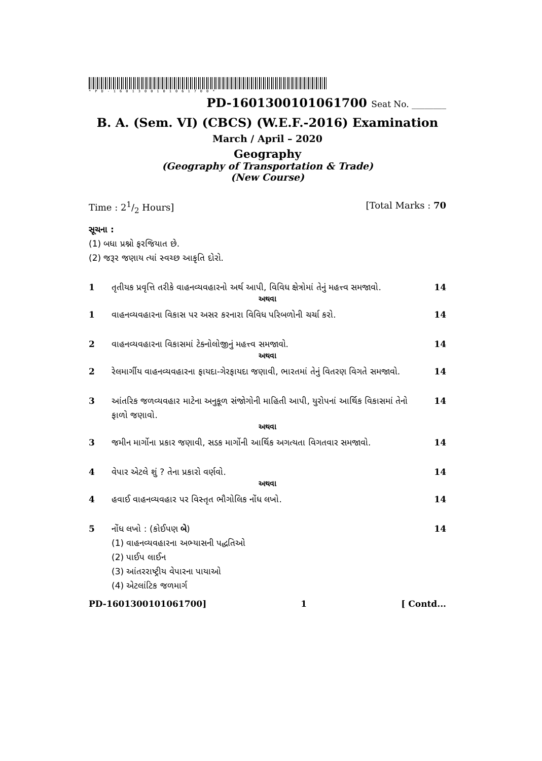*PD-1601300101061700*
PD-1601300101061700 Seat No. ________
B. A. (Sem. VI) (CBCS) (W.E.F.-2016) Examination
March / April – 2020
Geography
(Geography of Transportation & Trade)
(New Course)
Time : 21/2 Hours] [Total Marks : 70
સૂચના :
(1) બધા પ્રશ્નો ફરજિયાત છે.
(2) જરૂર જણાય ત્યાં સ્વચ્છ આકૃતિ દોરો.
1 તૃતીયક પ્રવૃત્તિ તરીકે વાહનવ્યવહારનો અર્થ આપી, વિવિધ ક્ષેત્રોમાં તેનું મહત્ત્વ સમજાવો. 14
અથવા
1 વાહનવ્યવહારના વિકાસ પર અસર કરનારા વિવિધ પરિબળોની ચર્ચા કરો. 14
2 વાહનવ્યવહારના વિકાસમાં ટેક્નોલોજીનું મહત્ત્વ સમજાવો. 14
અથવા
2 રેલમાર્ગીય વાહનવ્યવહારના ફાયદા-ગેરફાયદા જણાવી, ભારતમાં તેનું વિતરણ વિગતે સમજાવો. 14
3 આંતરિક જળવ્યવહાર માટેના અનુકૂળ સંજોગોની માહિતી આપી, યુરોપનાં આર્થિક વિકાસમાં તેનો ફાળો જણાવો. 14
અથવા
3 જમીન માર્ગોના પ્રકાર જણાવી, સડક માર્ગોની આર્થિક અગત્યતા વિગતવાર સમજાવો. 14
4 વેપાર એટલે શું ? તેના પ્રકારો વર્ણવો. 14
અથવા
4 હવાઈ વાહનવ્યવહાર પર વિસ્તૃત ભૌગોલિક નોંધ લખો. 14
5 નોંધ લખો : (કોઈપણ બે)
(1) વાહનવ્યવહારના અભ્યાસની પદ્ધતિઓ
(2) પાઈપ લાઈન
(3) આંતરરાષ્ટ્રીય વેપારના પાયાઓ
(4) એટલાંટિક જળમાર્ગ 14
PD-1601300101061700] 1 [ Contd...